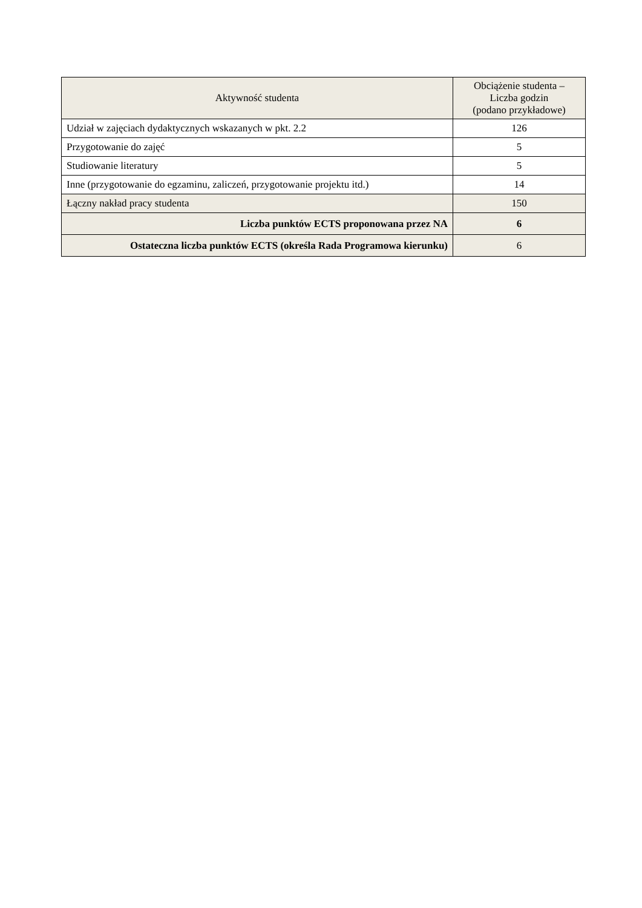| Aktywność studenta | Obciążenie studenta – Liczba godzin (podano przykładowe) |
| --- | --- |
| Udział w zajęciach dydaktycznych wskazanych w pkt. 2.2 | 126 |
| Przygotowanie do zajęć | 5 |
| Studiowanie literatury | 5 |
| Inne (przygotowanie do egzaminu, zaliczeń, przygotowanie projektu itd.) | 14 |
| Łączny nakład pracy studenta | 150 |
| Liczba punktów ECTS proponowana przez NA | 6 |
| Ostateczna liczba punktów ECTS (określa Rada Programowa kierunku) | 6 |